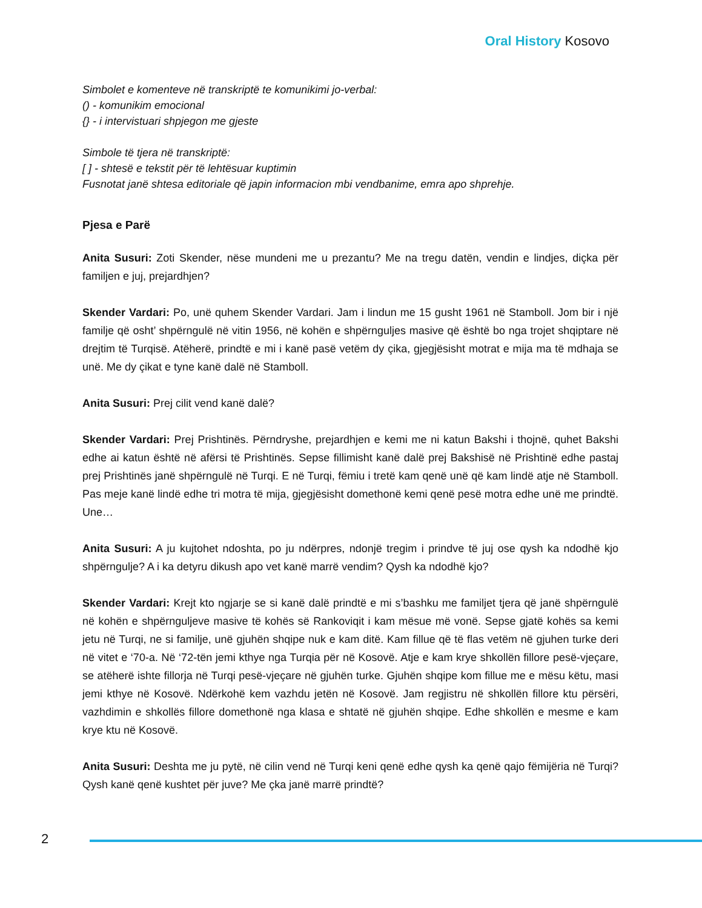Oral History Kosovo
Simbolet e komenteve në transkriptë te komunikimi jo-verbal:
() - komunikim emocional
{} - i intervistuari shpjegon me gjeste
Simbole të tjera në transkriptë:
[ ] - shtesë e tekstit për të lehtësuar kuptimin
Fusnotat janë shtesa editoriale që japin informacion mbi vendbanime, emra apo shprehje.
Pjesa e Parë
Anita Susuri: Zoti Skender, nëse mundeni me u prezantu? Me na tregu datën, vendin e lindjes, diçka për familjen e juj, prejardhjen?
Skender Vardari: Po, unë quhem Skender Vardari. Jam i lindun me 15 gusht 1961 në Stamboll. Jom bir i një familje që osht’ shpërngulë në vitin 1956, në kohën e shpërnguljes masive që është bo nga trojet shqiptare në drejtim të Turqisë. Atëherë, prindtë e mi i kanë pasë vetëm dy çika, gjegjësisht motrat e mija ma të mdhaja se unë. Me dy çikat e tyne kanë dalë në Stamboll.
Anita Susuri: Prej cilit vend kanë dalë?
Skender Vardari: Prej Prishtinës. Përndryshe, prejardhjen e kemi me ni katun Bakshi i thojnë, quhet Bakshi edhe ai katun është në afërsi të Prishtinës. Sepse fillimisht kanë dalë prej Bakshisë në Prishtinë edhe pastaj prej Prishtinës janë shpërngulë në Turqi. E në Turqi, fëmiu i tretë kam qenë unë që kam lindë atje në Stamboll. Pas meje kanë lindë edhe tri motra të mija, gjegjësisht domethonë kemi qenë pesë motra edhe unë me prindtë. Une…
Anita Susuri: A ju kujtohet ndoshta, po ju ndërpres, ndonjë tregim i prindve të juj ose qysh ka ndodhë kjo shpërngulje? A i ka detyru dikush apo vet kanë marrë vendim? Qysh ka ndodhë kjo?
Skender Vardari: Krejt kto ngjarje se si kanë dalë prindtë e mi s’bashku me familjet tjera që janë shpërngulë në kohën e shpërnguljeve masive të kohës së Rankoviqit i kam mësue më vonë. Sepse gjatë kohës sa kemi jetu në Turqi, ne si familje, unë gjuhën shqipe nuk e kam ditë. Kam fillue që të flas vetëm në gjuhen turke deri në vitet e ‘70-a. Në ‘72-tën jemi kthye nga Turqia për në Kosovë. Atje e kam krye shkollën fillore pesë-vjeçare, se atëherë ishte fillorja në Turqi pesë-vjeçare në gjuhën turke. Gjuhën shqipe kom fillue me e mësu këtu, masi jemi kthye në Kosovë. Ndërkohë kem vazhdu jetën në Kosovë. Jam regjistru në shkollën fillore ktu përsëri, vazhdimin e shkollës fillore domethonë nga klasa e shtatë në gjuhën shqipe. Edhe shkollën e mesme e kam krye ktu në Kosovë.
Anita Susuri: Deshta me ju pytë, në cilin vend në Turqi keni qenë edhe qysh ka qenë qajo fëmijëria në Turqi? Qysh kanë qenë kushtet për juve? Me çka janë marrë prindtë?
2